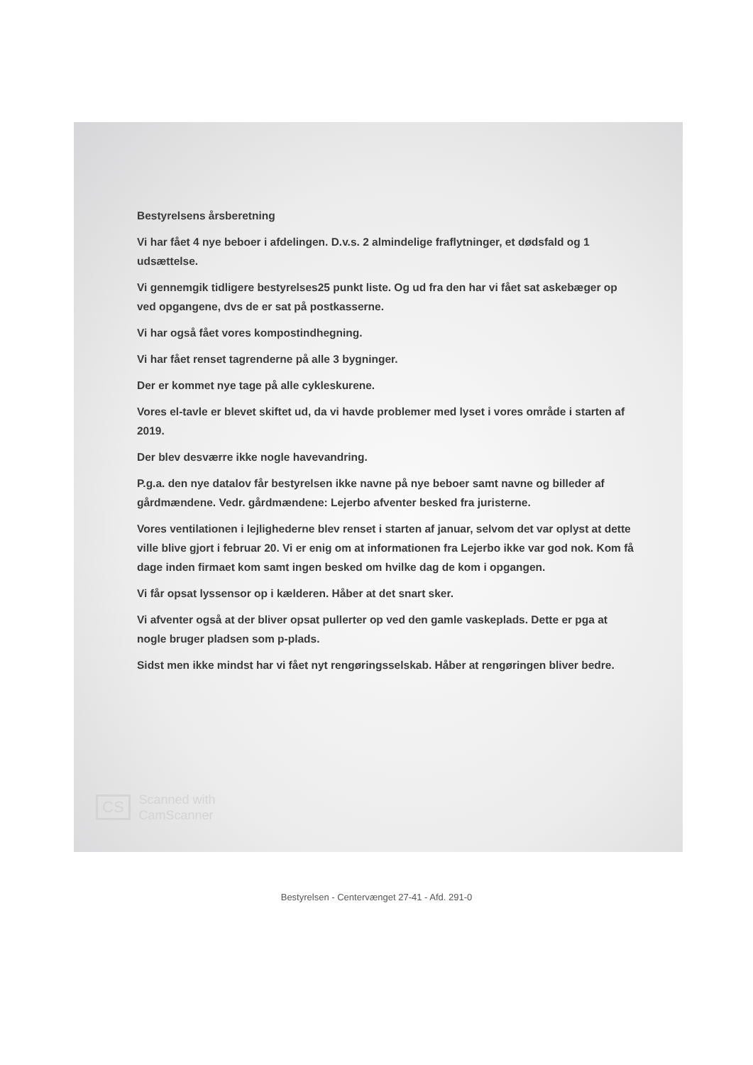Bestyrelsens årsberetning
Vi har fået 4 nye beboer i afdelingen. D.v.s. 2 almindelige fraflytninger, et dødsfald og 1 udsættelse.
Vi gennemgik tidligere bestyrelses25 punkt liste. Og ud fra den har vi fået sat askebæger op ved opgangene, dvs de er sat på postkasserne.
Vi har også fået vores kompostindhegning.
Vi har fået renset tagrenderne på alle 3 bygninger.
Der er kommet nye tage på alle cykleskurene.
Vores el-tavle er blevet skiftet ud, da vi havde problemer med lyset i vores område i starten af 2019.
Der blev desværre ikke nogle havevandring.
P.g.a. den nye datalov får bestyrelsen ikke navne på nye beboer samt navne og billeder af gårdmændene. Vedr. gårdmændene: Lejerbo afventer besked fra juristerne.
Vores ventilationen i lejlighederne blev renset i starten af januar, selvom det var oplyst at dette ville blive gjort i februar 20. Vi er enig om at informationen fra Lejerbo ikke var god nok. Kom få dage inden firmaet kom samt ingen besked om hvilke dag de kom i opgangen.
Vi får opsat lyssensor op i kælderen. Håber at det snart sker.
Vi afventer også at der bliver opsat pullerter op ved den gamle vaskeplads. Dette er pga at nogle bruger pladsen som p-plads.
Sidst men ikke mindst har vi fået nyt rengøringsselskab. Håber at rengøringen bliver bedre.
CS
Scanned with
CamScanner
Bestyrelsen - Centervænget 27-41 - Afd. 291-0